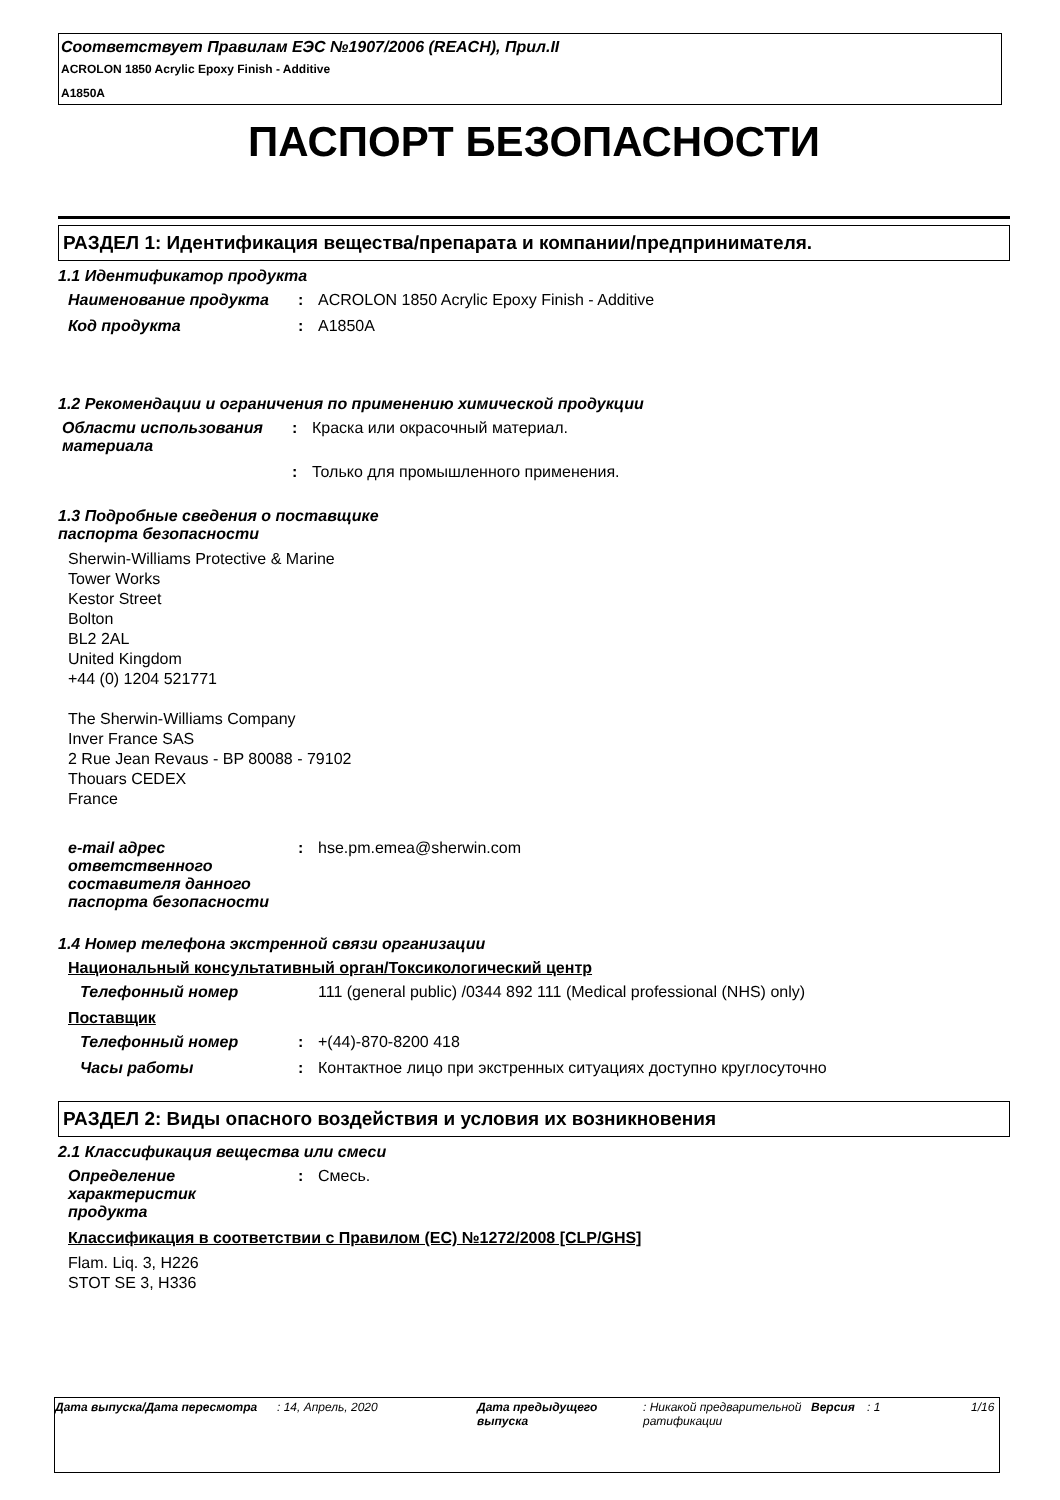Соответствует Правилам ЕЭС №1907/2006 (REACH), Прил.II
ACROLON 1850 Acrylic Epoxy Finish - Additive
A1850A
ПАСПОРТ БЕЗОПАСНОСТИ
РАЗДЕЛ 1: Идентификация вещества/препарата и компании/предпринимателя.
1.1 Идентификатор продукта
Наименование продукта : ACROLON 1850 Acrylic Epoxy Finish - Additive
Код продукта : A1850A
1.2 Рекомендации и ограничения по применению химической продукции
Области использования материала
: Краска или окрасочный материал.
: Только для промышленного применения.
1.3 Подробные сведения о поставщике
паспорта безопасности
Sherwin-Williams Protective & Marine
Tower Works
Kestor Street
Bolton
BL2 2AL
United Kingdom
+44 (0) 1204 521771
The Sherwin-Williams Company
Inver France SAS
2 Rue Jean Revaus - BP 80088 - 79102
Thouars CEDEX
France
e-mail адрес ответственного составителя данного паспорта безопасности
: hse.pm.emea@sherwin.com
1.4 Номер телефона экстренной связи организации
Национальный консультативный орган/Токсикологический центр
Телефонный номер 111 (general public) /0344 892 111 (Medical professional (NHS) only)
Поставщик
Телефонный номер : +(44)-870-8200 418
Часы работы : Контактное лицо при экстренных ситуациях доступно круглосуточно
РАЗДЕЛ 2: Виды опасного воздействия и условия их возникновения
2.1 Классификация вещества или смеси
Определение характеристик продукта
: Смесь.
Классификация в соответствии с Правилом (EC) №1272/2008 [CLP/GHS]
Flam. Liq. 3, H226
STOT SE 3, H336
Дата выпуска/Дата пересмотра : 14, Апрель, 2020 Дата предыдущего выпуска
: Никакой предварительной ратификации
Версия : 1 1/16